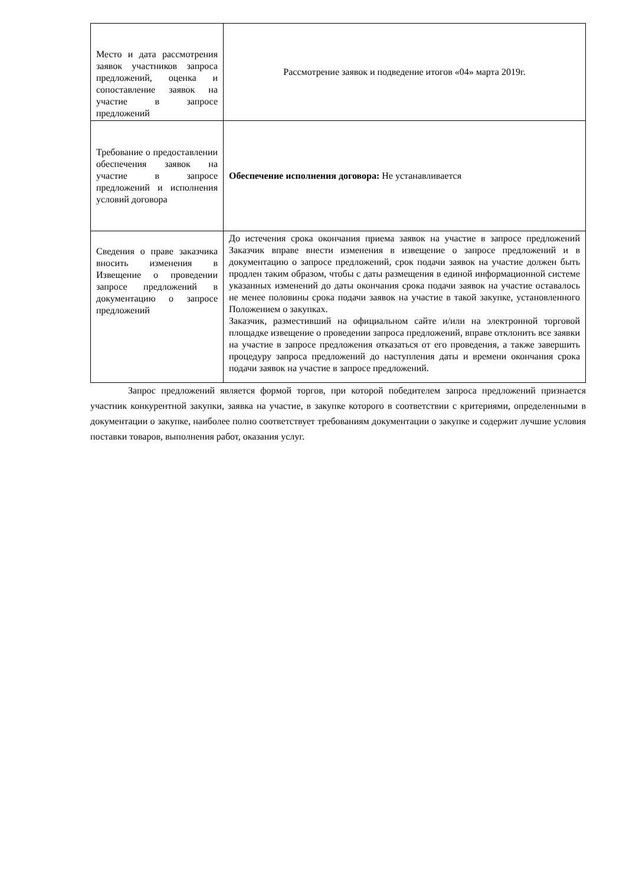| Место и дата рассмотрения заявок участников запроса предложений, оценка и сопоставление заявок на участие в запросе предложений | Рассмотрение заявок и подведение итогов «04» марта 2019г. |
| Требование о предоставлении обеспечения заявок на участие в запросе предложений и исполнения условий договора | Обеспечение исполнения договора: Не устанавливается |
| Сведения о праве заказчика вносить изменения в Извещение о проведении запросе предложений в документацию о запросе предложений | До истечения срока окончания приема заявок на участие в запросе предложений Заказчик вправе внести изменения в извещение о запросе предложений и в документацию о запросе предложений, срок подачи заявок на участие должен быть продлен таким образом, чтобы с даты размещения в единой информационной системе указанных изменений до даты окончания срока подачи заявок на участие оставалось не менее половины срока подачи заявок на участие в такой закупке, установленного Положением о закупках. Заказчик, разместивший на официальном сайте и/или на электронной торговой площадке извещение о проведении запроса предложений, вправе отклонить все заявки на участие в запросе предложения отказаться от его проведения, а также завершить процедуру запроса предложений до наступления даты и времени окончания срока подачи заявок на участие в запросе предложений. |
Запрос предложений является формой торгов, при которой победителем запроса предложений признается участник конкурентной закупки, заявка на участие, в закупке которого в соответствии с критериями, определенными в документации о закупке, наиболее полно соответствует требованиям документации о закупке и содержит лучшие условия поставки товаров, выполнения работ, оказания услуг.